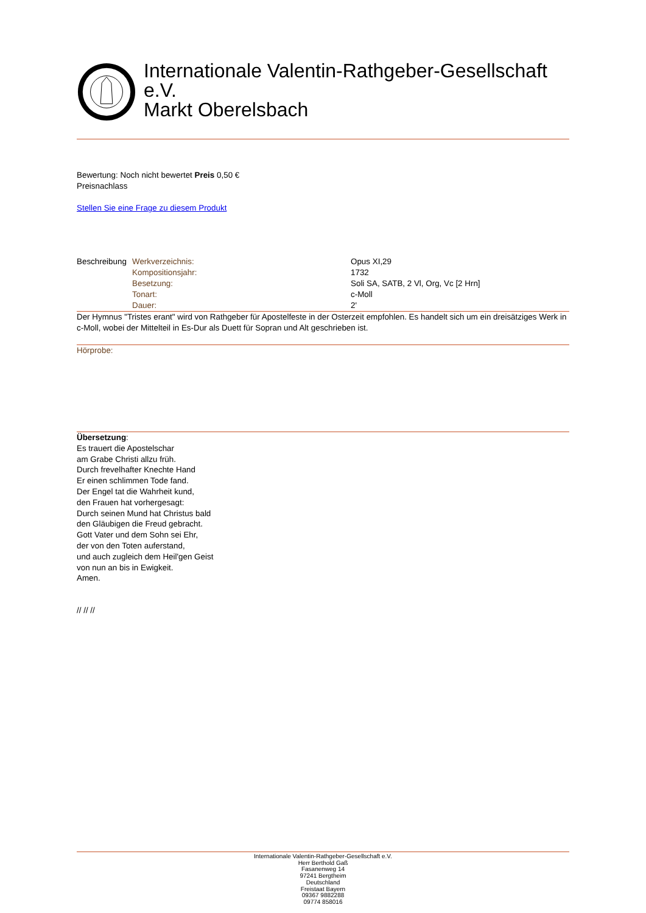Internationale Valentin-Rathgeber-Gesellschaft
e.V.
Markt Oberelsbach
Bewertung: Noch nicht bewertet Preis 0,50 €
Preisnachlass
Stellen Sie eine Frage zu diesem Produkt
| Beschreibung | Werkverzeichnis: | Opus XI,29 |
| | Kompositionsjahr: | 1732 |
| | Besetzung: | Soli SA, SATB, 2 Vl, Org, Vc [2 Hrn] |
| | Tonart: | c-Moll |
| | Dauer: | 2' |
Der Hymnus "Tristes erant" wird von Rathgeber für Apostelfeste in der Osterzeit empfohlen. Es handelt sich um ein dreisätziges Werk in c-Moll, wobei der Mittelteil in Es-Dur als Duett für Sopran und Alt geschrieben ist.
Hörprobe:
Übersetzung:
Es trauert die Apostelschar
am Grabe Christi allzu früh.
Durch frevelhafter Knechte Hand
Er einen schlimmen Tode fand.
Der Engel tat die Wahrheit kund,
den Frauen hat vorhergesagt:
Durch seinen Mund hat Christus bald
den Gläubigen die Freud gebracht.
Gott Vater und dem Sohn sei Ehr,
der von den Toten auferstand,
und auch zugleich dem Heil'gen Geist
von nun an bis in Ewigkeit.
Amen.
// // //
Internationale Valentin-Rathgeber-Gesellschaft e.V.
Herr Berthold Gaß
Fasanenweg 14
97241 Bergtheim
Deutschland
Freistaat Bayern
09367 9882288
09774 858016